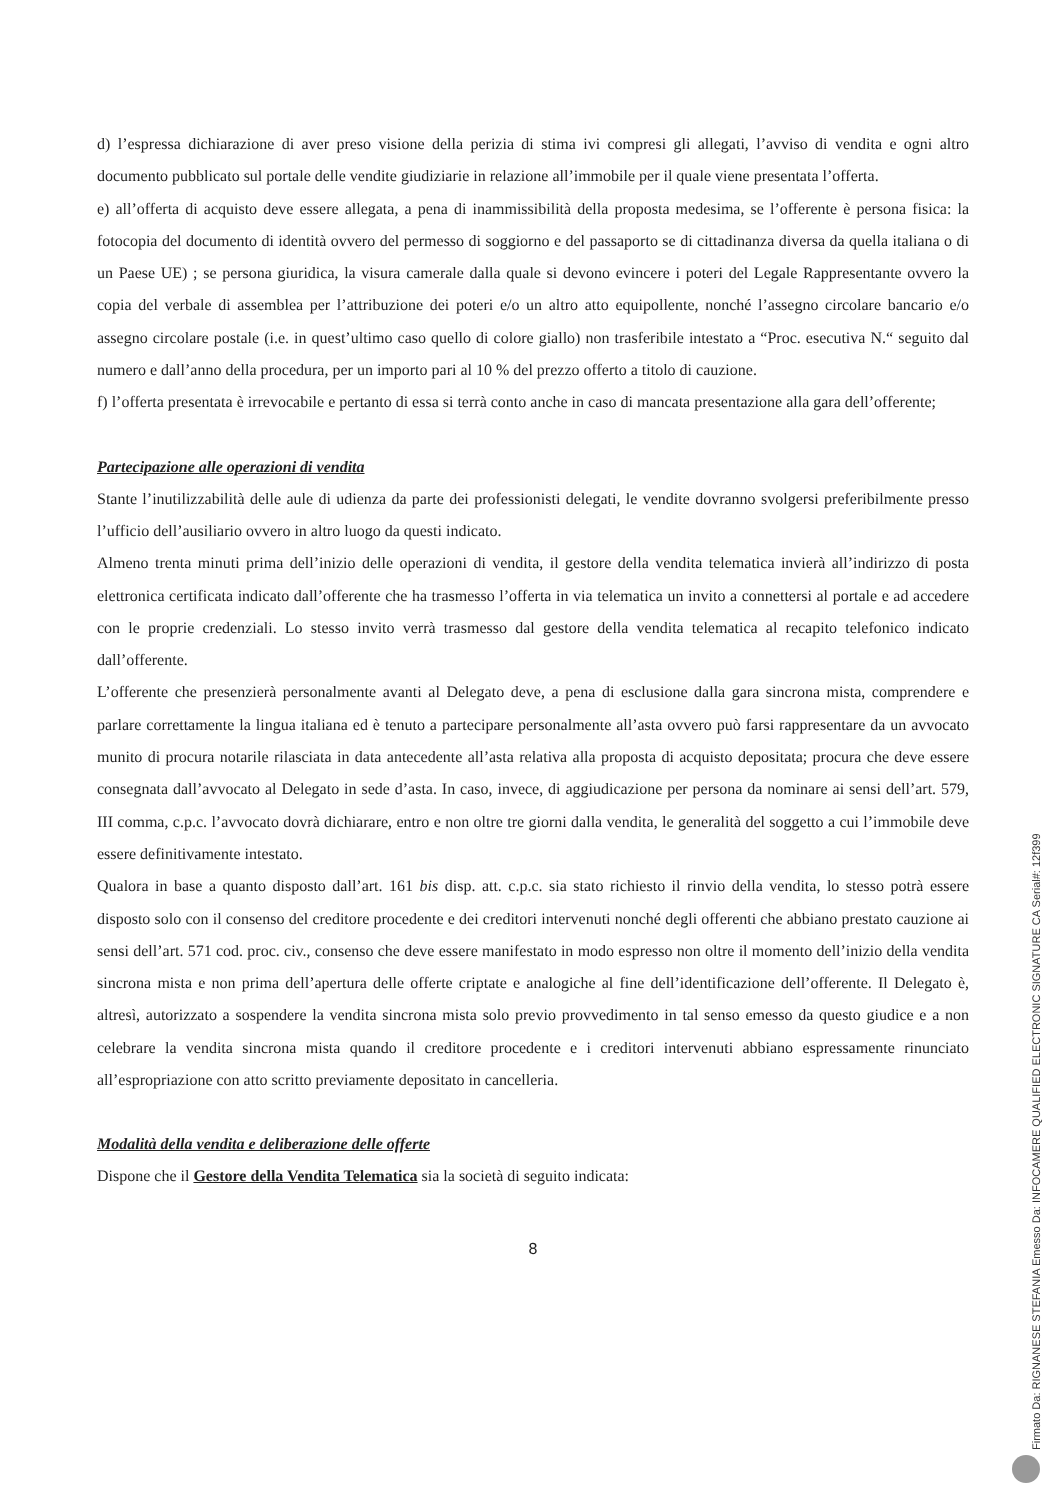d) l’espressa dichiarazione di aver preso visione della perizia di stima ivi compresi gli allegati, l’avviso di vendita e ogni altro documento pubblicato sul portale delle vendite giudiziarie in relazione all’immobile per il quale viene presentata l’offerta.
e) all’offerta di acquisto deve essere allegata, a pena di inammissibilità della proposta medesima, se l’offerente è persona fisica: la fotocopia del documento di identità ovvero del permesso di soggiorno e del passaporto se di cittadinanza diversa da quella italiana o di un Paese UE) ; se persona giuridica, la visura camerale dalla quale si devono evincere i poteri del Legale Rappresentante ovvero la copia del verbale di assemblea per l’attribuzione dei poteri e/o un altro atto equipollente, nonché l’assegno circolare bancario e/o assegno circolare postale (i.e. in quest’ultimo caso quello di colore giallo) non trasferibile intestato a “Proc. esecutiva N.“ seguito dal numero e dall’anno della procedura, per un importo pari al 10 % del prezzo offerto a titolo di cauzione.
f) l’offerta presentata è irrevocabile e pertanto di essa si terrà conto anche in caso di mancata presentazione alla gara dell’offerente;
Partecipazione alle operazioni di vendita
Stante l’inutilizzabilità delle aule di udienza da parte dei professionisti delegati, le vendite dovranno svolgersi preferibilmente presso l’ufficio dell’ausiliario ovvero in altro luogo da questi indicato.
Almeno trenta minuti prima dell’inizio delle operazioni di vendita, il gestore della vendita telematica invierà all’indirizzo di posta elettronica certificata indicato dall’offerente che ha trasmesso l’offerta in via telematica un invito a connettersi al portale e ad accedere con le proprie credenziali. Lo stesso invito verrà trasmesso dal gestore della vendita telematica al recapito telefonico indicato dall’offerente.
L’offerente che presenzierà personalmente avanti al Delegato deve, a pena di esclusione dalla gara sincrona mista, comprendere e parlare correttamente la lingua italiana ed è tenuto a partecipare personalmente all’asta ovvero può farsi rappresentare da un avvocato munito di procura notarile rilasciata in data antecedente all’asta relativa alla proposta di acquisto depositata; procura che deve essere consegnata dall’avvocato al Delegato in sede d’asta. In caso, invece, di aggiudicazione per persona da nominare ai sensi dell’art. 579, III comma, c.p.c. l’avvocato dovrà dichiarare, entro e non oltre tre giorni dalla vendita, le generalità del soggetto a cui l’immobile deve essere definitivamente intestato.
Qualora in base a quanto disposto dall’art. 161 bis disp. att. c.p.c. sia stato richiesto il rinvio della vendita, lo stesso potrà essere disposto solo con il consenso del creditore procedente e dei creditori intervenuti nonché degli offerenti che abbiano prestato cauzione ai sensi dell’art. 571 cod. proc. civ., consenso che deve essere manifestato in modo espresso non oltre il momento dell’inizio della vendita sincrona mista e non prima dell’apertura delle offerte criptate e analogiche al fine dell’identificazione dell’offerente. Il Delegato è, altresì, autorizzato a sospendere la vendita sincrona mista solo previo provvedimento in tal senso emesso da questo giudice e a non celebrare la vendita sincrona mista quando il creditore procedente e i creditori intervenuti abbiano espressamente rinunciato all’espropriazione con atto scritto previamente depositato in cancelleria.
Modalità della vendita e deliberazione delle offerte
Dispone che il Gestore della Vendita Telematica sia la società di seguito indicata:
8
Firmato Da: RIGNANESE STEFANIA Emesso Da: INFOCAMERE QUALIFIED ELECTRONIC SIGNATURE CA Serial#: 12f399